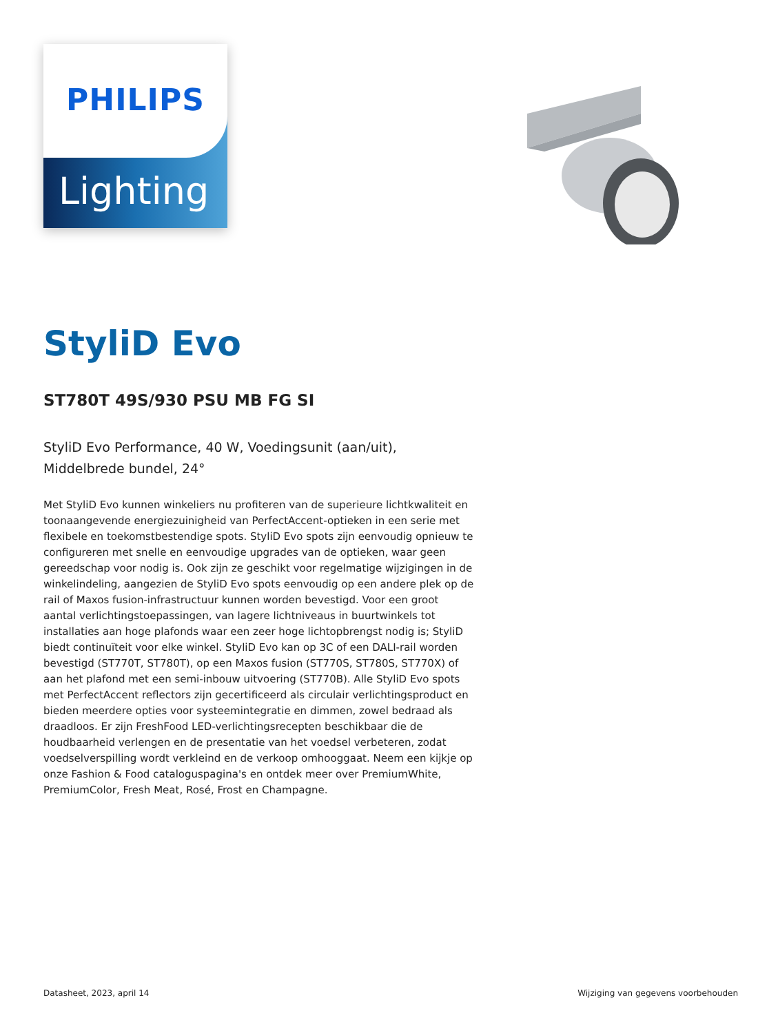PHILIPS
Lighting
StyliD Evo
ST780T 49S/930 PSU MB FG SI
StyliD Evo Performance, 40 W, Voedingsunit (aan/uit), Middelbrede bundel, 24°
Met StyliD Evo kunnen winkeliers nu profiteren van de superieure lichtkwaliteit en toonaangevende energiezuinigheid van PerfectAccent-optieken in een serie met flexibele en toekomstbestendige spots. StyliD Evo spots zijn eenvoudig opnieuw te configureren met snelle en eenvoudige upgrades van de optieken, waar geen gereedschap voor nodig is. Ook zijn ze geschikt voor regelmatige wijzigingen in de winkelindeling, aangezien de StyliD Evo spots eenvoudig op een andere plek op de rail of Maxos fusion-infrastructuur kunnen worden bevestigd. Voor een groot aantal verlichtingstoepassingen, van lagere lichtniveaus in buurtwinkels tot installaties aan hoge plafonds waar een zeer hoge lichtopbrengst nodig is; StyliD biedt continuïteit voor elke winkel. StyliD Evo kan op 3C of een DALI-rail worden bevestigd (ST770T, ST780T), op een Maxos fusion (ST770S, ST780S, ST770X) of aan het plafond met een semi-inbouw uitvoering (ST770B). Alle StyliD Evo spots met PerfectAccent reflectors zijn gecertificeerd als circulair verlichtingsproduct en bieden meerdere opties voor systeemintegratie en dimmen, zowel bedraad als draadloos. Er zijn FreshFood LED-verlichtingsrecepten beschikbaar die de houdbaarheid verlengen en de presentatie van het voedsel verbeteren, zodat voedselverspilling wordt verkleind en de verkoop omhooggaat. Neem een kijkje op onze Fashion & Food cataloguspagina's en ontdek meer over PremiumWhite, PremiumColor, Fresh Meat, Rosé, Frost en Champagne.
Datasheet, 2023, april 14 Wijziging van gegevens voorbehouden